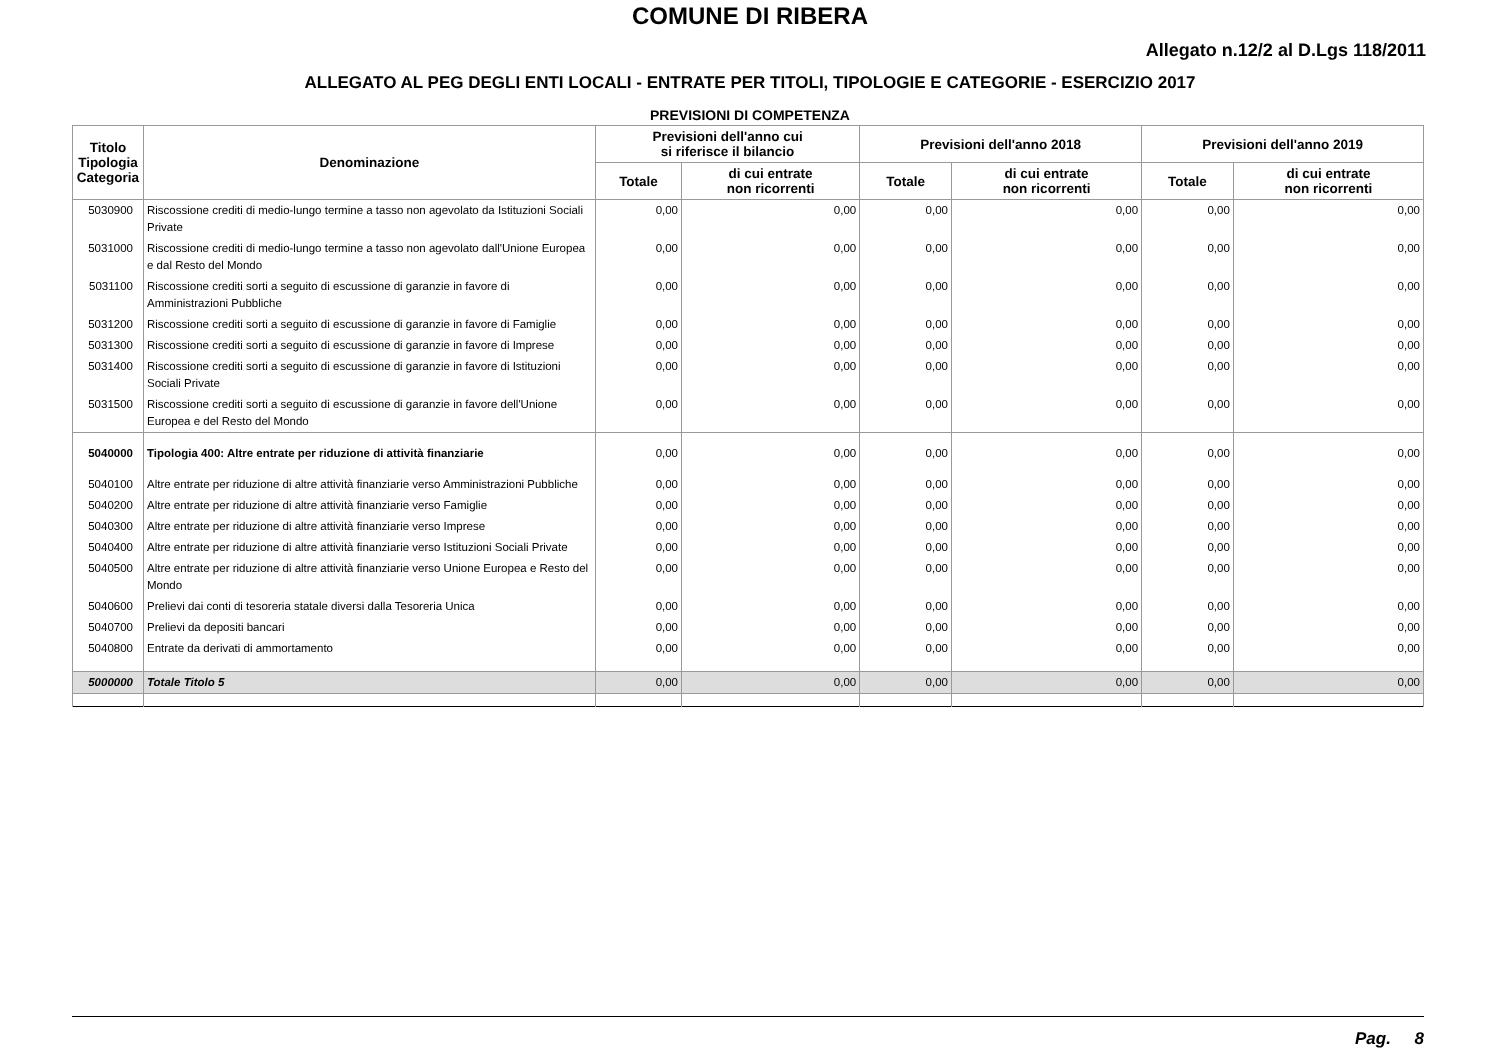COMUNE DI RIBERA
Allegato n.12/2 al D.Lgs 118/2011
ALLEGATO AL PEG DEGLI ENTI LOCALI - ENTRATE PER TITOLI, TIPOLOGIE E CATEGORIE - ESERCIZIO 2017
PREVISIONI DI COMPETENZA
| Titolo Tipologia Categoria | Denominazione | Previsioni dell'anno cui si riferisce il bilancio | | Previsioni dell'anno 2018 | | Previsioni dell'anno 2019 | |
| --- | --- | --- | --- | --- | --- | --- | --- |
| | | Totale | di cui entrate non ricorrenti | Totale | di cui entrate non ricorrenti | Totale | di cui entrate non ricorrenti |
| 5030900 | Riscossione crediti di medio-lungo termine a tasso non agevolato da Istituzioni Sociali Private | 0,00 | 0,00 | 0,00 | 0,00 | 0,00 | 0,00 |
| 5031000 | Riscossione crediti di medio-lungo termine a tasso non agevolato dall'Unione Europea e dal Resto del Mondo | 0,00 | 0,00 | 0,00 | 0,00 | 0,00 | 0,00 |
| 5031100 | Riscossione crediti sorti a seguito di escussione di garanzie in favore di Amministrazioni Pubbliche | 0,00 | 0,00 | 0,00 | 0,00 | 0,00 | 0,00 |
| 5031200 | Riscossione crediti sorti a seguito di escussione di garanzie in favore di Famiglie | 0,00 | 0,00 | 0,00 | 0,00 | 0,00 | 0,00 |
| 5031300 | Riscossione crediti sorti a seguito di escussione di garanzie in favore di Imprese | 0,00 | 0,00 | 0,00 | 0,00 | 0,00 | 0,00 |
| 5031400 | Riscossione crediti sorti a seguito di escussione di garanzie in favore di Istituzioni Sociali Private | 0,00 | 0,00 | 0,00 | 0,00 | 0,00 | 0,00 |
| 5031500 | Riscossione crediti sorti a seguito di escussione di garanzie in favore dell'Unione Europea e del Resto del Mondo | 0,00 | 0,00 | 0,00 | 0,00 | 0,00 | 0,00 |
| 5040000 | Tipologia 400: Altre entrate per riduzione di attività finanziarie | 0,00 | 0,00 | 0,00 | 0,00 | 0,00 | 0,00 |
| 5040100 | Altre entrate per riduzione di altre attività finanziarie verso Amministrazioni Pubbliche | 0,00 | 0,00 | 0,00 | 0,00 | 0,00 | 0,00 |
| 5040200 | Altre entrate per riduzione di altre attività finanziarie verso Famiglie | 0,00 | 0,00 | 0,00 | 0,00 | 0,00 | 0,00 |
| 5040300 | Altre entrate per riduzione di altre attività finanziarie verso Imprese | 0,00 | 0,00 | 0,00 | 0,00 | 0,00 | 0,00 |
| 5040400 | Altre entrate per riduzione di altre attività finanziarie verso Istituzioni Sociali Private | 0,00 | 0,00 | 0,00 | 0,00 | 0,00 | 0,00 |
| 5040500 | Altre entrate per riduzione di altre attività finanziarie verso Unione Europea e Resto del Mondo | 0,00 | 0,00 | 0,00 | 0,00 | 0,00 | 0,00 |
| 5040600 | Prelievi dai conti di tesoreria statale diversi dalla Tesoreria Unica | 0,00 | 0,00 | 0,00 | 0,00 | 0,00 | 0,00 |
| 5040700 | Prelievi da depositi bancari | 0,00 | 0,00 | 0,00 | 0,00 | 0,00 | 0,00 |
| 5040800 | Entrate da derivati di ammortamento | 0,00 | 0,00 | 0,00 | 0,00 | 0,00 | 0,00 |
| 5000000 | Totale Titolo 5 | 0,00 | 0,00 | 0,00 | 0,00 | 0,00 | 0,00 |
Pag. 8